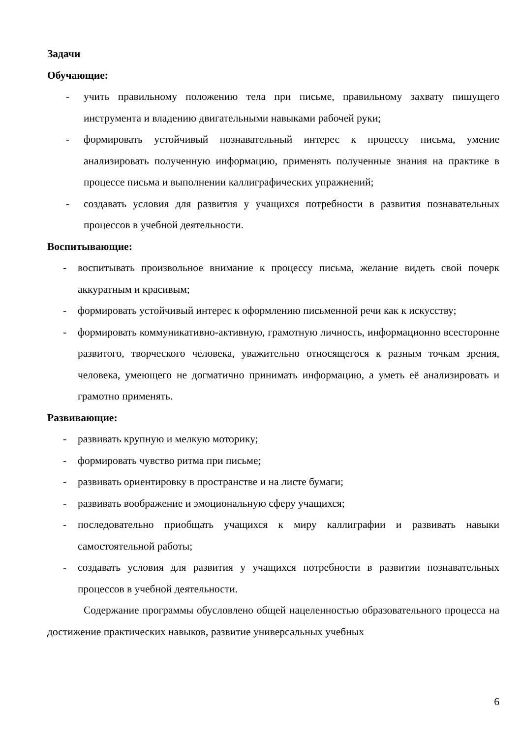Задачи
Обучающие:
- учить правильному положению тела при письме, правильному захвату пишущего инструмента и владению двигательными навыками рабочей руки;
- формировать устойчивый познавательный интерес к процессу письма, умение анализировать полученную информацию, применять полученные знания на практике в процессе письма и выполнении каллиграфических упражнений;
- создавать условия для развития у учащихся потребности в развития познавательных процессов в учебной деятельности.
Воспитывающие:
- воспитывать произвольное внимание к процессу письма, желание видеть свой почерк аккуратным и красивым;
- формировать устойчивый интерес к оформлению письменной речи как к искусству;
- формировать коммуникативно-активную, грамотную личность, информационно всесторонне развитого, творческого человека, уважительно относящегося к разным точкам зрения, человека, умеющего не догматично принимать информацию, а уметь её анализировать и грамотно применять.
Развивающие:
- развивать крупную и мелкую моторику;
- формировать чувство ритма при письме;
- развивать ориентировку в пространстве и на листе бумаги;
- развивать воображение и эмоциональную сферу учащихся;
- последовательно приобщать учащихся к миру каллиграфии и развивать навыки самостоятельной работы;
- создавать условия для развития у учащихся потребности в развитии познавательных процессов в учебной деятельности.
Содержание программы обусловлено общей нацеленностью образовательного процесса на достижение практических навыков, развитие универсальных учебных
6